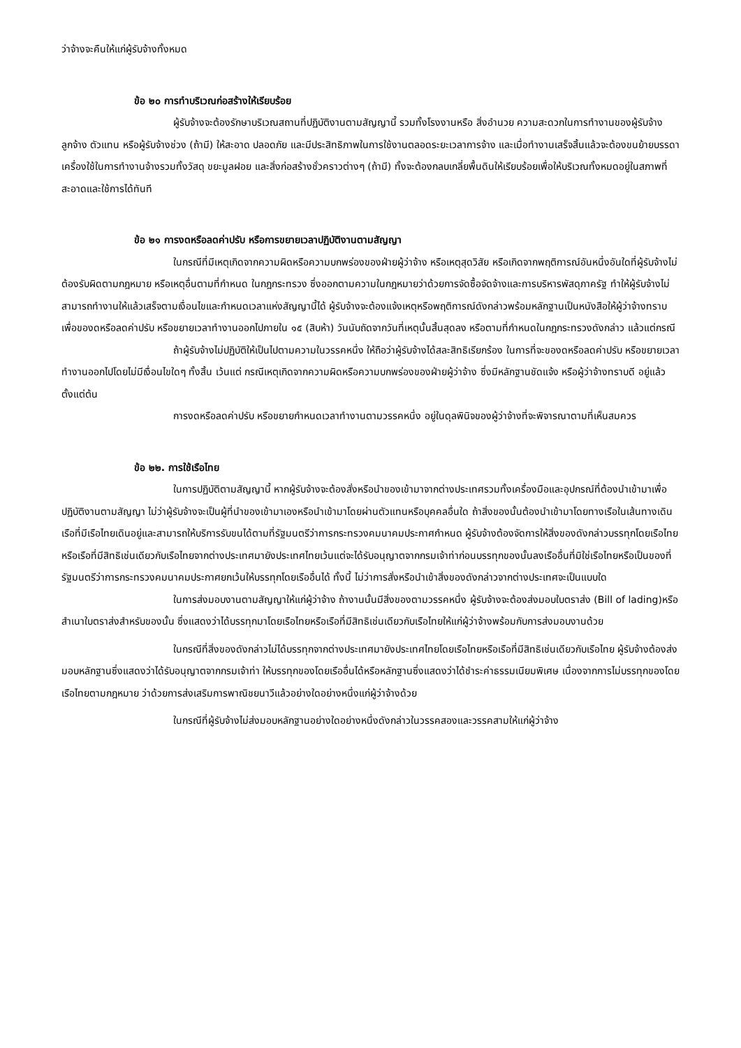ว่าจ้างจะคืนให้แก่ผู้รับจ้างทั้งหมด
ข้อ ๒๐ การทำบริเวณก่อสร้างให้เรียบร้อย
ผู้รับจ้างจะต้องรักษาบริเวณสถานที่ปฏิบัติงานตามสัญญานี้ รวมทั้งโรงงานหรือ สิ่งอำนวย ความสะดวกในการทำงานของผู้รับจ้าง ลูกจ้าง ตัวแทน หรือผู้รับจ้างช่วง (ถ้ามี) ให้สะอาด ปลอดภัย และมีประสิทธิภาพในการใช้งานตลอดระยะเวลาการจ้าง และเมื่อทำงานเสร็จสิ้นแล้วจะต้องขนย้ายบรรดาเครื่องใช้ในการทำงานจ้างรวมทั้งวัสดุ ขยะมูลฝอย และสิ่งก่อสร้างชั่วคราวต่างๆ (ถ้ามี) ทั้งจะต้องกลบเกลี่ยพื้นดินให้เรียบร้อยเพื่อให้บริเวณทั้งหมดอยู่ในสภาพที่สะอาดและใช้การได้ทันที
ข้อ ๒๑ การงดหรือลดค่าปรับ หรือการขยายเวลาปฏิบัติงานตามสัญญา
ในกรณีที่มีเหตุเกิดจากความผิดหรือความบกพร่องของฝ่ายผู้ว่าจ้าง หรือเหตุสุดวิสัย หรือเกิดจากพฤติการณ์อันหนึ่งอันใดที่ผู้รับจ้างไม่ต้องรับผิดตามกฎหมาย หรือเหตุอื่นตามที่กำหนด ในกฎกระทรวง ซึ่งออกตามความในกฎหมายว่าด้วยการจัดซื้อจัดจ้างและการบริหารพัสดุภาครัฐ ทำให้ผู้รับจ้างไม่สามารถทำงานให้แล้วเสร็จตามเงื่อนไขและกำหนดเวลาแห่งสัญญานี้ได้ ผู้รับจ้างจะต้องแจ้งเหตุหรือพฤติการณ์ดังกล่าวพร้อมหลักฐานเป็นหนังสือให้ผู้ว่าจ้างทราบ เพื่อของดหรือลดค่าปรับ หรือขยายเวลาทำงานออกไปภายใน ๑๕ (สิบห้า) วันนับถัดจากวันที่เหตุนั้นสิ้นสุดลง หรือตามที่กำหนดในกฎกระทรวงดังกล่าว แล้วแต่กรณี
ถ้าผู้รับจ้างไม่ปฏิบัติให้เป็นไปตามความในวรรคหนึ่ง ให้ถือว่าผู้รับจ้างได้สละสิทธิเรียกร้อง ในการที่จะของดหรือลดค่าปรับ หรือขยายเวลาทำงานออกไปโดยไม่มีเงื่อนไขใดๆ ทั้งสิ้น เว้นแต่ กรณีเหตุเกิดจากความผิดหรือความบกพร่องของฝ่ายผู้ว่าจ้าง ซึ่งมีหลักฐานชัดแจ้ง หรือผู้ว่าจ้างทราบดี อยู่แล้วตั้งแต่ต้น
การงดหรือลดค่าปรับ หรือขยายกำหนดเวลาทำงานตามวรรคหนึ่ง อยู่ในดุลพินิจของผู้ว่าจ้างที่จะพิจารณาตามที่เห็นสมควร
ข้อ ๒๒. การใช้เรือไทย
ในการปฏิบัติตามสัญญานี้ หากผู้รับจ้างจะต้องสั่งหรือนำของเข้ามาจากต่างประเทศรวมทั้งเครื่องมือและอุปกรณ์ที่ต้องนำเข้ามาเพื่อปฏิบัติงานตามสัญญา ไม่ว่าผู้รับจ้างจะเป็นผู้ที่นำของเข้ามาเองหรือนำเข้ามาโดยผ่านตัวแทนหรือบุคคลอื่นใด ถ้าสิ่งของนั้นต้องนำเข้ามาโดยทางเรือในเส้นทางเดินเรือที่มีเรือไทยเดินอยู่และสามารถให้บริการรับขนได้ตามที่รัฐมนตรีว่าการกระทรวงคมนาคมประกาศกำหนด ผู้รับจ้างต้องจัดการให้สิ่งของดังกล่าวบรรทุกโดยเรือไทยหรือเรือที่มีสิทธิเช่นเดียวกับเรือไทยจากต่างประเทศมายังประเทศไทยเว้นแต่จะได้รับอนุญาตจากกรมเจ้าท่าก่อนบรรทุกของนั้นลงเรืออื่นที่มิใช่เรือไทยหรือเป็นของที่รัฐมนตรีว่าการกระทรวงคมนาคมประกาศยกเว้นให้บรรทุกโดยเรืออื่นได้ ทั้งนี้ ไม่ว่าการสั่งหรือนำเข้าสิ่งของดังกล่าวจากต่างประเทศจะเป็นแบบใด
ในการส่งมอบงานตามสัญญาให้แก่ผู้ว่าจ้าง ถ้างานนั้นมีสิ่งของตามวรรคหนึ่ง ผู้รับจ้างจะต้องส่งมอบใบตราส่ง (Bill of lading)หรือสำเนาใบตราส่งสำหรับของนั้น ซึ่งแสดงว่าได้บรรทุกมาโดยเรือไทยหรือเรือที่มีสิทธิเช่นเดียวกับเรือไทยให้แก่ผู้ว่าจ้างพร้อมกับการส่งมอบงานด้วย
ในกรณีที่สิ่งของดังกล่าวไม่ได้บรรทุกจากต่างประเทศมายังประเทศไทยโดยเรือไทยหรือเรือที่มีสิทธิเช่นเดียวกับเรือไทย ผู้รับจ้างต้องส่งมอบหลักฐานซึ่งแสดงว่าได้รับอนุญาตจากกรมเจ้าท่า ให้บรรทุกของโดยเรืออื่นได้หรือหลักฐานซึ่งแสดงว่าได้ชำระค่าธรรมเนียมพิเศษ เนื่องจากการไม่บรรทุกของโดยเรือไทยตามกฎหมาย ว่าด้วยการส่งเสริมการพาณิชยนาวีแล้วอย่างใดอย่างหนึ่งแก่ผู้ว่าจ้างด้วย
ในกรณีที่ผู้รับจ้างไม่ส่งมอบหลักฐานอย่างใดอย่างหนึ่งดังกล่าวในวรรคสองและวรรคสามให้แก่ผู้ว่าจ้าง